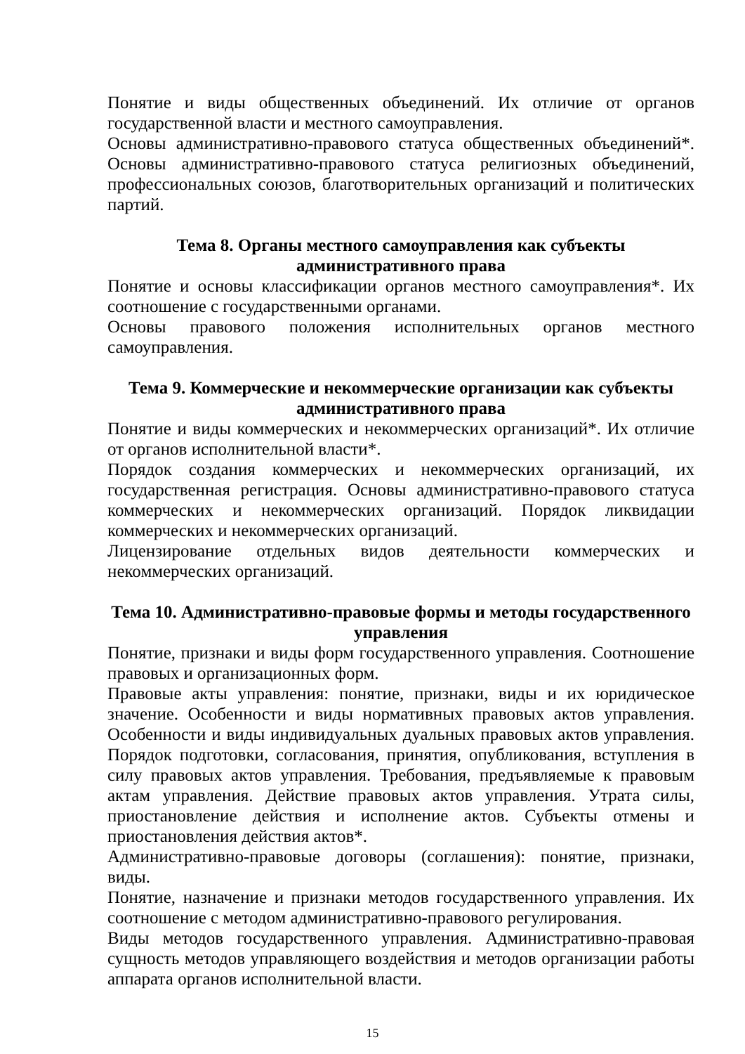Понятие и виды общественных объединений. Их отличие от органов государственной власти и местного самоуправления.
Основы административно-правового статуса общественных объединений*. Основы административно-правового статуса религиозных объединений, профессиональных союзов, благотворительных организаций и политических партий.
Тема 8. Органы местного самоуправления как субъекты
административного права
Понятие и основы классификации органов местного самоуправления*. Их соотношение с государственными органами.
Основы правового положения исполнительных органов местного самоуправления.
Тема 9. Коммерческие и некоммерческие организации как субъекты
административного права
Понятие и виды коммерческих и некоммерческих организаций*. Их отличие от органов исполнительной власти*.
Порядок создания коммерческих и некоммерческих организаций, их государственная регистрация. Основы административно-правового статуса коммерческих и некоммерческих организаций. Порядок ликвидации коммерческих и некоммерческих организаций.
Лицензирование отдельных видов деятельности коммерческих и некоммерческих организаций.
Тема 10. Административно-правовые формы и методы государственного
управления
Понятие, признаки и виды форм государственного управления. Соотношение правовых и организационных форм.
Правовые акты управления: понятие, признаки, виды и их юридическое значение. Особенности и виды нормативных правовых актов управления. Особенности и виды индивидуальных дуальных правовых актов управления. Порядок подготовки, согласования, принятия, опубликования, вступления в силу правовых актов управления. Требования, предъявляемые к правовым актам управления. Действие правовых актов управления. Утрата силы, приостановление действия и исполнение актов. Субъекты отмены и приостановления действия актов*.
Административно-правовые договоры (соглашения): понятие, признаки, виды.
Понятие, назначение и признаки методов государственного управления. Их соотношение с методом административно-правового регулирования.
Виды методов государственного управления. Административно-правовая сущность методов управляющего воздействия и методов организации работы аппарата органов исполнительной власти.
15